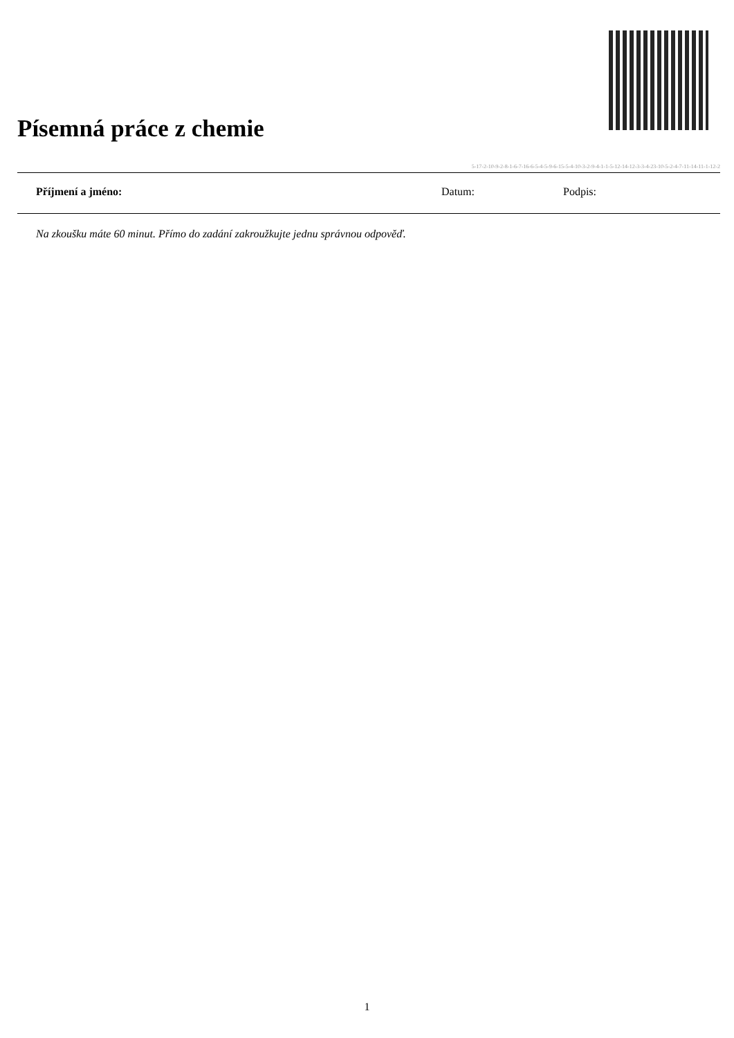Písemná práce z chemie
5-17-2-10-9-2-8-1-6-7-16-6-5-4-5-9-6-15-5-4-10-3-2-9-4-1-1-5-12-14-12-3-3-4-23-10-5-2-4-7-11-14-11-1-12-2
Příjmení a jméno: Datum: Podpis:
Na zkoušku máte 60 minut. Přímo do zadání zakroužkujte jednu správnou odpověď.
1